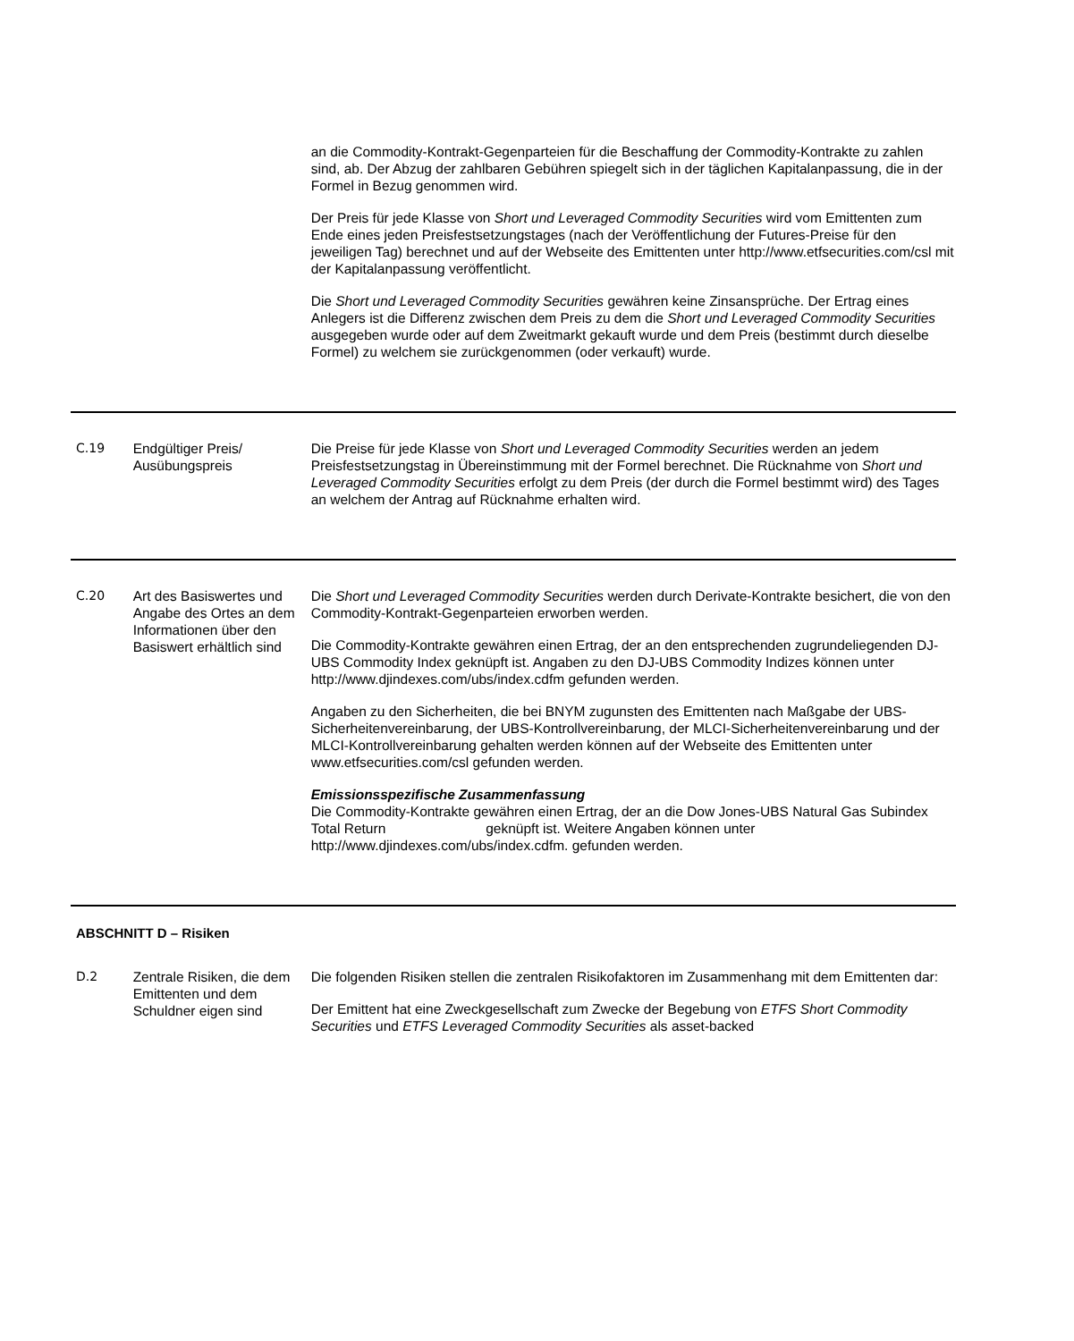| | | an die Commodity-Kontrakt-Gegenparteien für die Beschaffung der Commodity-Kontrakte zu zahlen sind, ab. Der Abzug der zahlbaren Gebühren spiegelt sich in der täglichen Kapitalanpassung, die in der Formel in Bezug genommen wird. Der Preis für jede Klasse von Short und Leveraged Commodity Securities wird vom Emittenten zum Ende eines jeden Preisfestsetzungstages (nach der Veröffentlichung der Futures-Preise für den jeweiligen Tag) berechnet und auf der Webseite des Emittenten unter http://www.etfsecurities.com/csl mit der Kapitalanpassung veröffentlicht. Die Short und Leveraged Commodity Securities gewähren keine Zinsansprüche. Der Ertrag eines Anlegers ist die Differenz zwischen dem Preis zu dem die Short und Leveraged Commodity Securities ausgegeben wurde oder auf dem Zweitmarkt gekauft wurde und dem Preis (bestimmt durch dieselbe Formel) zu welchem sie zurückgenommen (oder verkauft) wurde. |
| C.19 | Endgültiger Preis/ Ausübungspreis | Die Preise für jede Klasse von Short und Leveraged Commodity Securities werden an jedem Preisfestsetzungstag in Übereinstimmung mit der Formel berechnet. Die Rücknahme von Short und Leveraged Commodity Securities erfolgt zu dem Preis (der durch die Formel bestimmt wird) des Tages an welchem der Antrag auf Rücknahme erhalten wird. |
| C.20 | Art des Basiswertes und Angabe des Ortes an dem Informationen über den Basiswert erhältlich sind | Die Short und Leveraged Commodity Securities werden durch Derivate-Kontrakte besichert, die von den Commodity-Kontrakt-Gegenparteien erworben werden. Die Commodity-Kontrakte gewähren einen Ertrag, der an den entsprechenden zugrundeliegenden DJ-UBS Commodity Index geknüpft ist. Angaben zu den DJ-UBS Commodity Indizes können unter http://www.djindexes.com/ubs/index.cdfm gefunden werden. Angaben zu den Sicherheiten, die bei BNYM zugunsten des Emittenten nach Maßgabe der UBS-Sicherheitenvereinbarung, der UBS-Kontrollvereinbarung, der MLCI-Sicherheitenvereinbarung und der MLCI-Kontrollvereinbarung gehalten werden können auf der Webseite des Emittenten unter www.etfsecurities.com/csl gefunden werden. Emissionsspezifische Zusammenfassung Die Commodity-Kontrakte gewähren einen Ertrag, der an die Dow Jones-UBS Natural Gas Subindex Total Return geknüpft ist. Weitere Angaben können unter http://www.djindexes.com/ubs/index.cdfm. gefunden werden. |
| ABSCHNITT D – Risiken | | |
| D.2 | Zentrale Risiken, die dem Emittenten und dem Schuldner eigen sind | Die folgenden Risiken stellen die zentralen Risikofaktoren im Zusammenhang mit dem Emittenten dar: Der Emittent hat eine Zweckgesellschaft zum Zwecke der Begebung von ETFS Short Commodity Securities und ETFS Leveraged Commodity Securities als asset-backed |